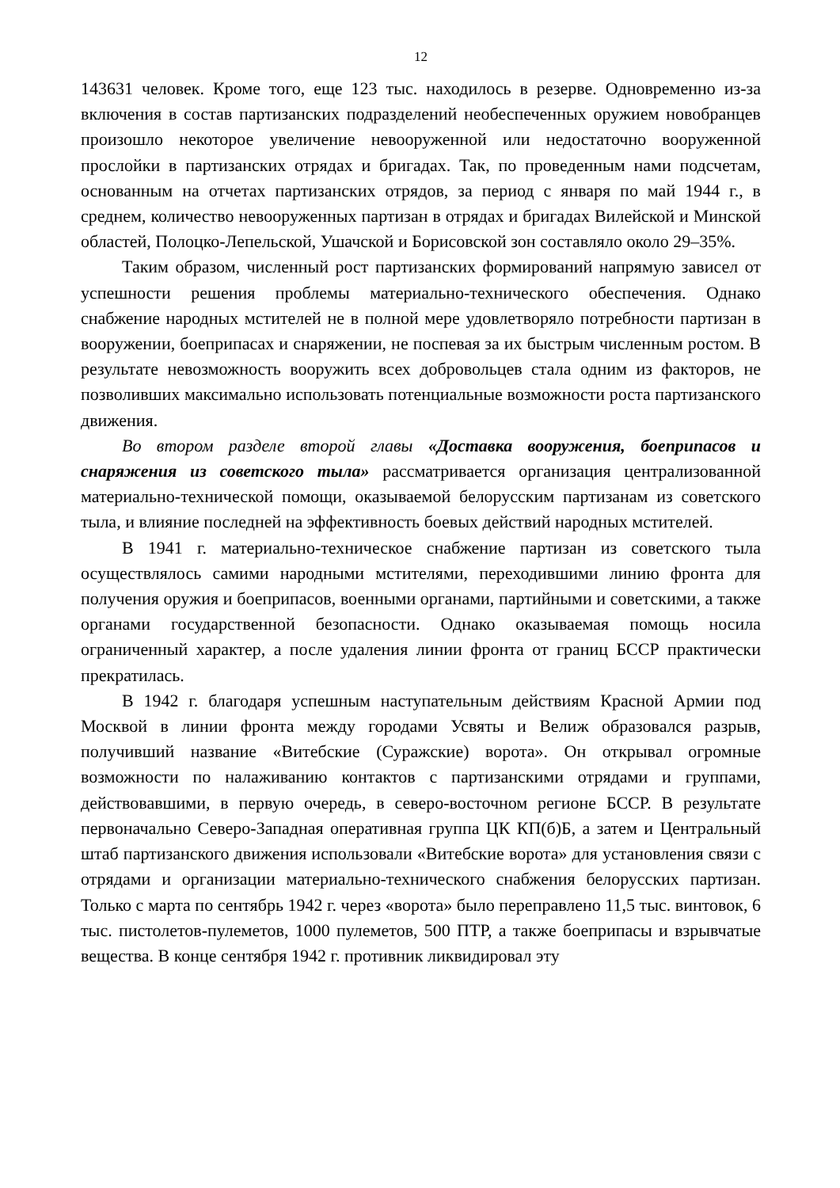12
143631 человек. Кроме того, еще 123 тыс. находилось в резерве. Одновременно из-за включения в состав партизанских подразделений необеспеченных оружием новобранцев произошло некоторое увеличение невооруженной или недостаточно вооруженной прослойки в партизанских отрядах и бригадах. Так, по проведенным нами подсчетам, основанным на отчетах партизанских отрядов, за период с января по май 1944 г., в среднем, количество невооруженных партизан в отрядах и бригадах Вилейской и Минской областей, Полоцко-Лепельской, Ушачской и Борисовской зон составляло около 29–35%.
Таким образом, численный рост партизанских формирований напрямую зависел от успешности решения проблемы материально-технического обеспечения. Однако снабжение народных мстителей не в полной мере удовлетворяло потребности партизан в вооружении, боеприпасах и снаряжении, не поспевая за их быстрым численным ростом. В результате невозможность вооружить всех добровольцев стала одним из факторов, не позволивших максимально использовать потенциальные возможности роста партизанского движения.
Во втором разделе второй главы «Доставка вооружения, боеприпасов и снаряжения из советского тыла» рассматривается организация централизованной материально-технической помощи, оказываемой белорусским партизанам из советского тыла, и влияние последней на эффективность боевых действий народных мстителей.
В 1941 г. материально-техническое снабжение партизан из советского тыла осуществлялось самими народными мстителями, переходившими линию фронта для получения оружия и боеприпасов, военными органами, партийными и советскими, а также органами государственной безопасности. Однако оказываемая помощь носила ограниченный характер, а после удаления линии фронта от границ БССР практически прекратилась.
В 1942 г. благодаря успешным наступательным действиям Красной Армии под Москвой в линии фронта между городами Усвяты и Велиж образовался разрыв, получивший название «Витебские (Суражские) ворота». Он открывал огромные возможности по налаживанию контактов с партизанскими отрядами и группами, действовавшими, в первую очередь, в северо-восточном регионе БССР. В результате первоначально Северо-Западная оперативная группа ЦК КП(б)Б, а затем и Центральный штаб партизанского движения использовали «Витебские ворота» для установления связи с отрядами и организации материально-технического снабжения белорусских партизан. Только с марта по сентябрь 1942 г. через «ворота» было переправлено 11,5 тыс. винтовок, 6 тыс. пистолетов-пулеметов, 1000 пулеметов, 500 ПТР, а также боеприпасы и взрывчатые вещества. В конце сентября 1942 г. противник ликвидировал эту